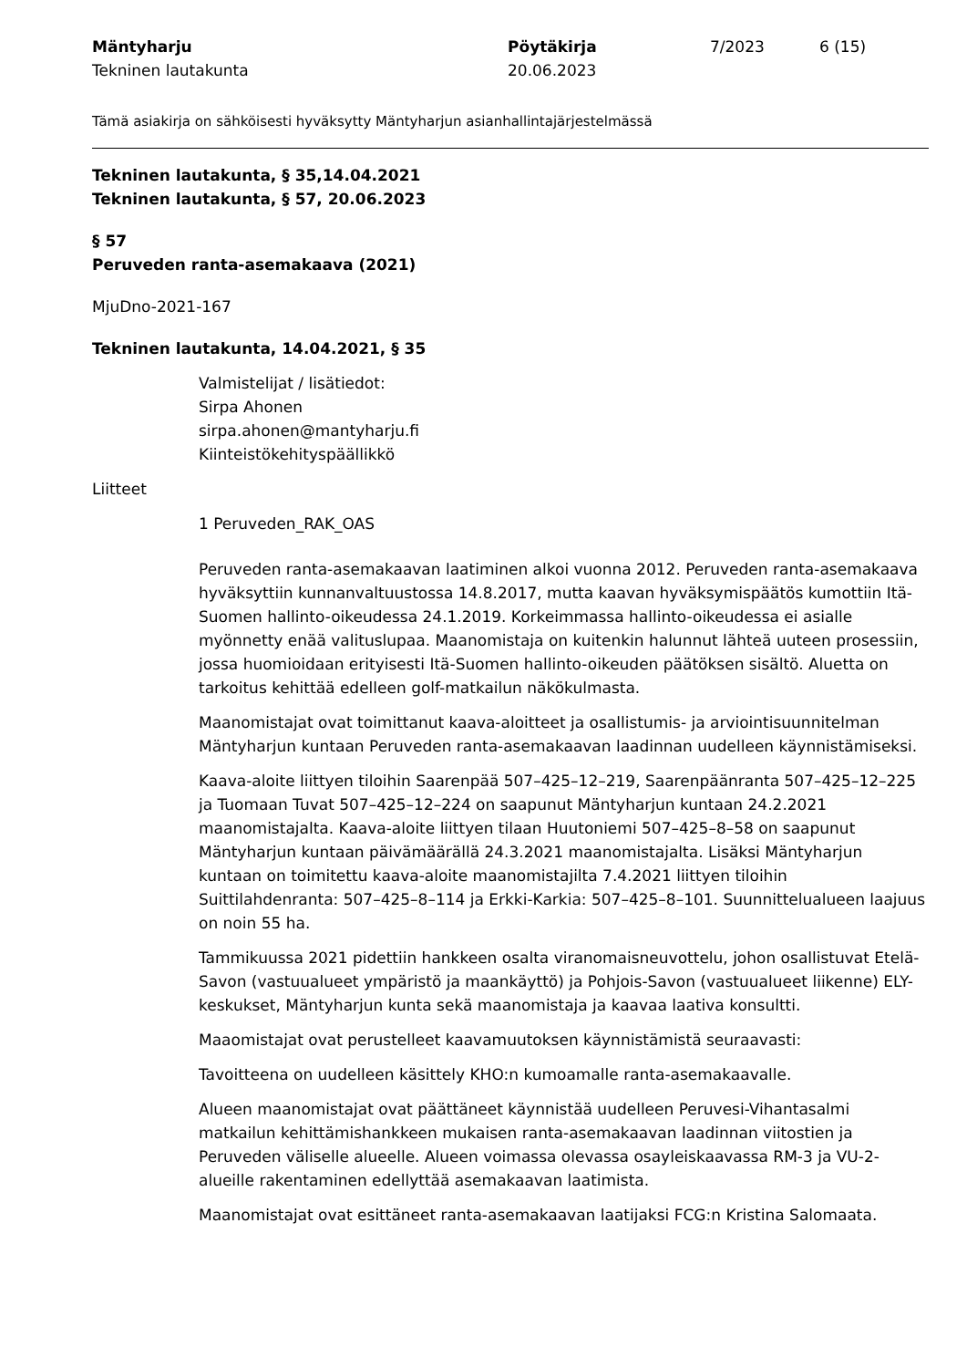Mäntyharju
Tekninen lautakunta
Pöytäkirja
20.06.2023
7/2023 6 (15)
Tämä asiakirja on sähköisesti hyväksytty Mäntyharjun asianhallintajärjestelmässä
Tekninen lautakunta, § 35,14.04.2021
Tekninen lautakunta, § 57, 20.06.2023
§ 57
Peruveden ranta-asemakaava (2021)
MjuDno-2021-167
Tekninen lautakunta, 14.04.2021, § 35
Valmistelijat / lisätiedot:
Sirpa Ahonen
sirpa.ahonen@mantyharju.fi
Kiinteistökehityspäällikkö
Liitteet
1 Peruveden_RAK_OAS
Peruveden ranta-asemakaavan laatiminen alkoi vuonna 2012. Peruveden ranta-asemakaava hyväksyttiin kunnanvaltuustossa 14.8.2017, mutta kaavan hyväksymispäätös kumottiin Itä-Suomen hallinto-oikeudessa 24.1.2019. Korkeimmassa hallinto-oikeudessa ei asialle myönnetty enää valituslupaa. Maanomistaja on kuitenkin halunnut lähteä uuteen prosessiin, jossa huomioidaan erityisesti Itä-Suomen hallinto-oikeuden päätöksen sisältö. Aluetta on tarkoitus kehittää edelleen golf-matkailun näkökulmasta.
Maanomistajat ovat toimittanut kaava-aloitteet ja osallistumis- ja arviointisuunnitelman Mäntyharjun kuntaan Peruveden ranta-asemakaavan laadinnan uudelleen käynnistämiseksi.
Kaava-aloite liittyen tiloihin Saarenpää 507–425–12–219, Saarenpäänranta 507–425–12–225 ja Tuomaan Tuvat 507–425–12–224 on saapunut Mäntyharjun kuntaan 24.2.2021 maanomistajalta. Kaava-aloite liittyen tilaan Huutoniemi 507–425–8–58 on saapunut Mäntyharjun kuntaan päivämäärällä 24.3.2021 maanomistajalta. Lisäksi Mäntyharjun kuntaan on toimitettu kaava-aloite maanomistajilta 7.4.2021 liittyen tiloihin Suittilahdenranta: 507–425–8–114 ja Erkki-Karkia: 507–425–8–101. Suunnittelualueen laajuus on noin 55 ha.
Tammikuussa 2021 pidettiin hankkeen osalta viranomaisneuvottelu, johon osallistuvat Etelä-Savon (vastuualueet ympäristö ja maankäyttö) ja Pohjois-Savon (vastuualueet liikenne) ELY-keskukset, Mäntyharjun kunta sekä maanomistaja ja kaavaa laativa konsultti.
Maaomistajat ovat perustelleet kaavamuutoksen käynnistämistä seuraavasti:
Tavoitteena on uudelleen käsittely KHO:n kumoamalle ranta-asemakaavalle.
Alueen maanomistajat ovat päättäneet käynnistää uudelleen Peruvesi-Vihantasalmi matkailun kehittämishankkeen mukaisen ranta-asemakaavan laadinnan viitostien ja Peruveden väliselle alueelle. Alueen voimassa olevassa osayleiskaavassa RM-3 ja VU-2-alueille rakentaminen edellyttää asemakaavan laatimista.
Maanomistajat ovat esittäneet ranta-asemakaavan laatijaksi FCG:n Kristina Salomaata.